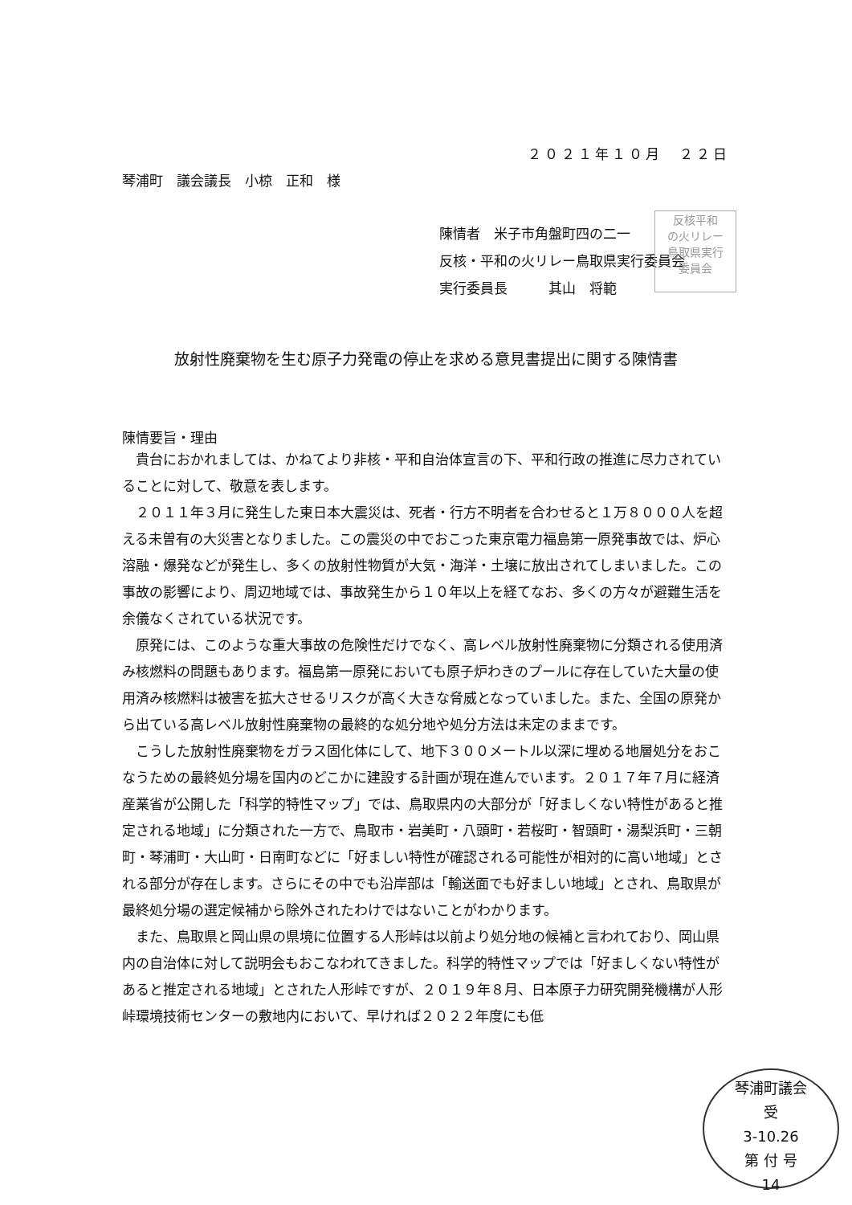２０２１年１０月　２２日
琴浦町　議会議長　小椋　正和　様
陳情者　米子市角盤町四の二一
反核・平和の火リレー鳥取県実行委員会
実行委員長　　　其山　将範
放射性廃棄物を生む原子力発電の停止を求める意見書提出に関する陳情書
陳情要旨・理由
貴台におかれましては、かねてより非核・平和自治体宣言の下、平和行政の推進に尽力されていることに対して、敬意を表します。
２０１１年３月に発生した東日本大震災は、死者・行方不明者を合わせると１万８０００人を超える未曽有の大災害となりました。この震災の中でおこった東京電力福島第一原発事故では、炉心溶融・爆発などが発生し、多くの放射性物質が大気・海洋・土壌に放出されてしまいました。この事故の影響により、周辺地域では、事故発生から１０年以上を経てなお、多くの方々が避難生活を余儀なくされている状況です。
原発には、このような重大事故の危険性だけでなく、高レベル放射性廃棄物に分類される使用済み核燃料の問題もあります。福島第一原発においても原子炉わきのプールに存在していた大量の使用済み核燃料は被害を拡大させるリスクが高く大きな脅威となっていました。また、全国の原発から出ている高レベル放射性廃棄物の最終的な処分地や処分方法は未定のままです。
こうした放射性廃棄物をガラス固化体にして、地下３００メートル以深に埋める地層処分をおこなうための最終処分場を国内のどこかに建設する計画が現在進んでいます。２０１７年７月に経済産業省が公開した「科学的特性マップ」では、鳥取県内の大部分が「好ましくない特性があると推定される地域」に分類された一方で、鳥取市・岩美町・八頭町・若桜町・智頭町・湯梨浜町・三朝町・琴浦町・大山町・日南町などに「好ましい特性が確認される可能性が相対的に高い地域」とされる部分が存在します。さらにその中でも沿岸部は「輸送面でも好ましい地域」とされ、鳥取県が最終処分場の選定候補から除外されたわけではないことがわかります。
また、鳥取県と岡山県の県境に位置する人形峠は以前より処分地の候補と言われており、岡山県内の自治体に対して説明会もおこなわれてきました。科学的特性マップでは「好ましくない特性があると推定される地域」とされた人形峠ですが、２０１９年８月、日本原子力研究開発機構が人形峠環境技術センターの敷地内において、早ければ２０２２年度にも低
反核平和
の火リレー
鳥取県実行
委員会
琴浦町議会
受
3-10.26
第 付 号
14